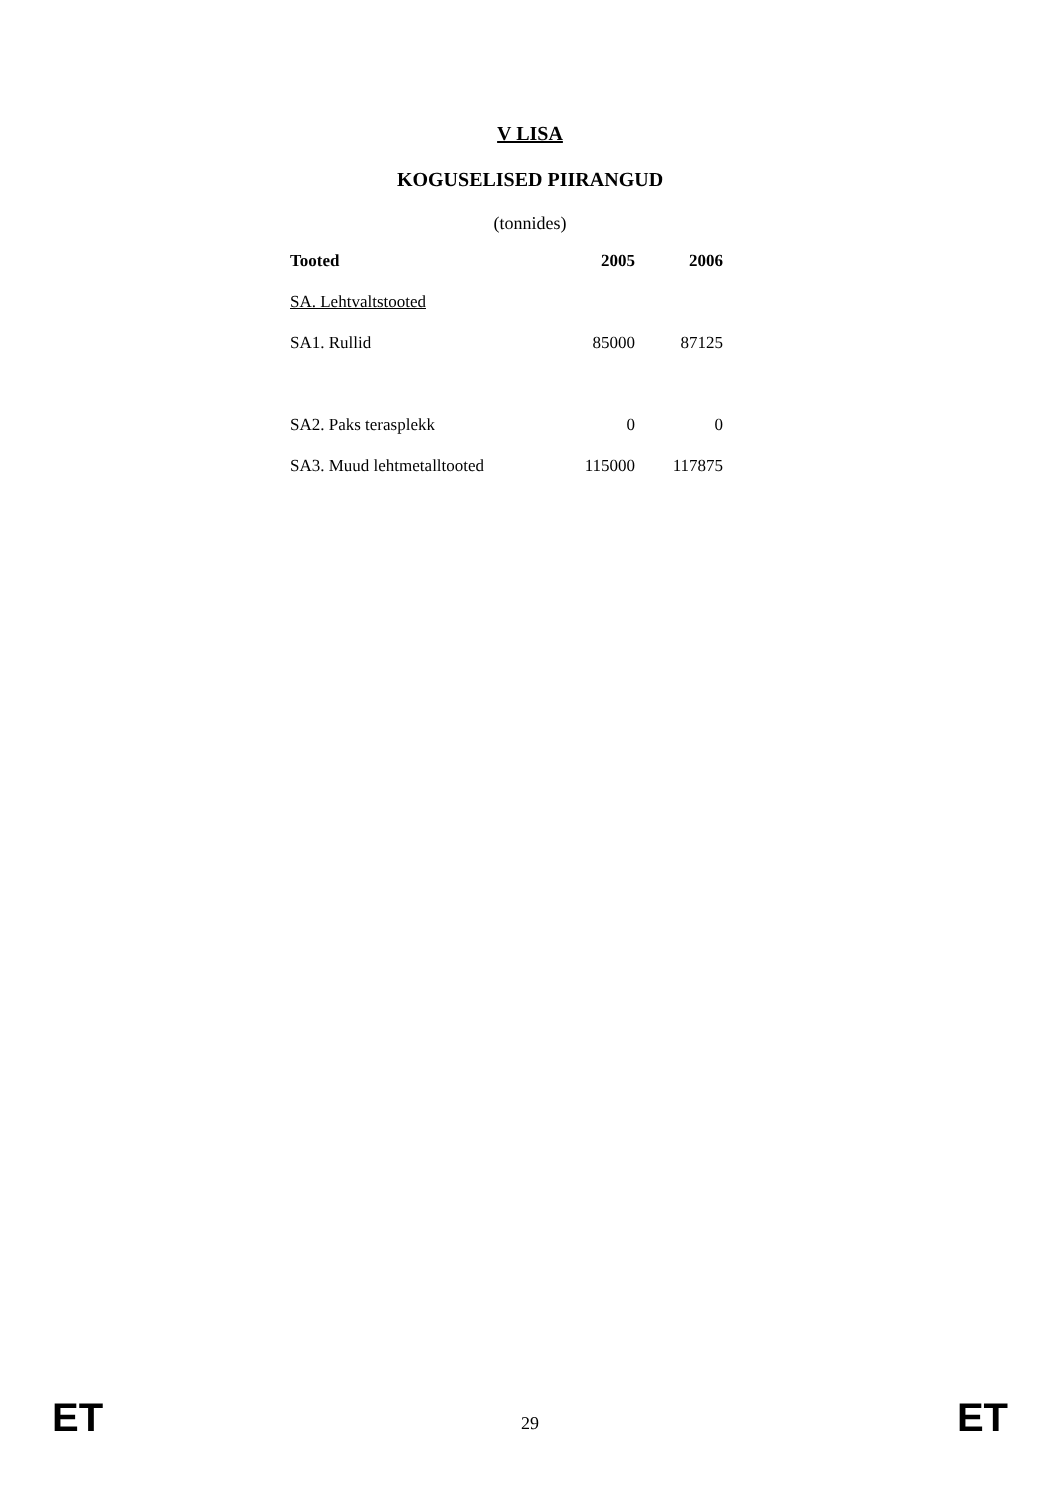V LISA
KOGUSELISED PIIRANGUD
(tonnides)
| Tooted | 2005 | 2006 |
| --- | --- | --- |
| SA. Lehtvaltstooted | | |
| SA1. Rullid | 85000 | 87125 |
| SA2. Paks terasplekk | 0 | 0 |
| SA3. Muud lehtmetalltooted | 115000 | 117875 |
ET 29 ET